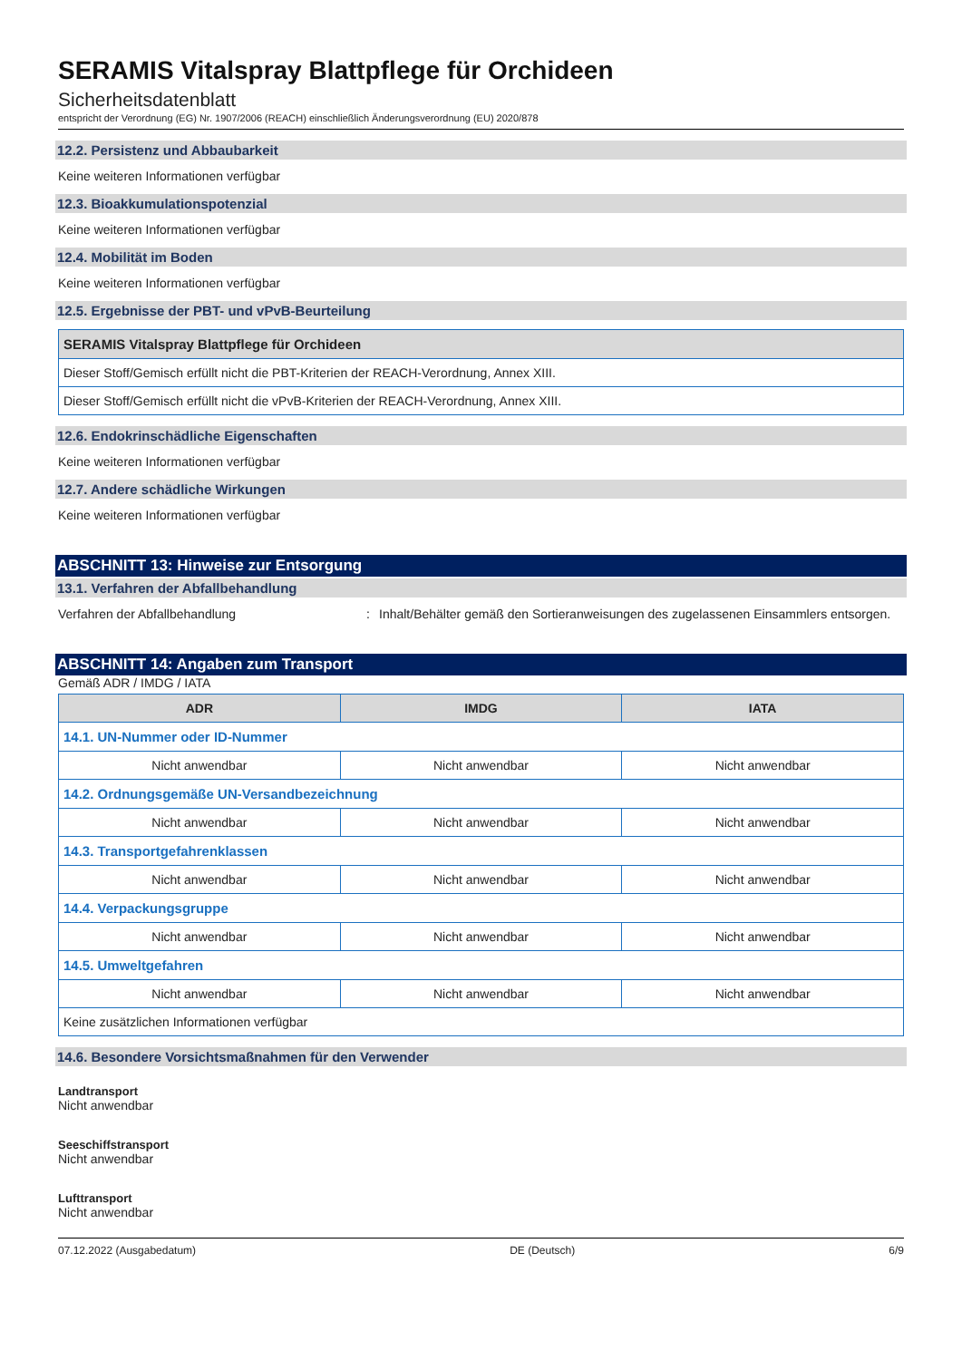SERAMIS Vitalspray Blattpflege für Orchideen
Sicherheitsdatenblatt
entspricht der Verordnung (EG) Nr. 1907/2006 (REACH) einschließlich Änderungsverordnung (EU) 2020/878
12.2. Persistenz und Abbaubarkeit
Keine weiteren Informationen verfügbar
12.3. Bioakkumulationspotenzial
Keine weiteren Informationen verfügbar
12.4. Mobilität im Boden
Keine weiteren Informationen verfügbar
12.5. Ergebnisse der PBT- und vPvB-Beurteilung
| SERAMIS Vitalspray Blattpflege für Orchideen |
| --- |
| Dieser Stoff/Gemisch erfüllt nicht die PBT-Kriterien der REACH-Verordnung, Annex XIII. |
| Dieser Stoff/Gemisch erfüllt nicht die vPvB-Kriterien der REACH-Verordnung, Annex XIII. |
12.6. Endokrinschädliche Eigenschaften
Keine weiteren Informationen verfügbar
12.7. Andere schädliche Wirkungen
Keine weiteren Informationen verfügbar
ABSCHNITT 13: Hinweise zur Entsorgung
13.1. Verfahren der Abfallbehandlung
Verfahren der Abfallbehandlung: Inhalt/Behälter gemäß den Sortieranweisungen des zugelassenen Einsammlers entsorgen.
ABSCHNITT 14: Angaben zum Transport
Gemäß ADR / IMDG / IATA
| ADR | IMDG | IATA |
| --- | --- | --- |
| 14.1. UN-Nummer oder ID-Nummer | | |
| Nicht anwendbar | Nicht anwendbar | Nicht anwendbar |
| 14.2. Ordnungsgemäße UN-Versandbezeichnung | | |
| Nicht anwendbar | Nicht anwendbar | Nicht anwendbar |
| 14.3. Transportgefahrenklassen | | |
| Nicht anwendbar | Nicht anwendbar | Nicht anwendbar |
| 14.4. Verpackungsgruppe | | |
| Nicht anwendbar | Nicht anwendbar | Nicht anwendbar |
| 14.5. Umweltgefahren | | |
| Nicht anwendbar | Nicht anwendbar | Nicht anwendbar |
| Keine zusätzlichen Informationen verfügbar | | |
14.6. Besondere Vorsichtsmaßnahmen für den Verwender
Landtransport
Nicht anwendbar
Seeschiffstransport
Nicht anwendbar
Lufttransport
Nicht anwendbar
07.12.2022 (Ausgabedatum) DE (Deutsch) 6/9